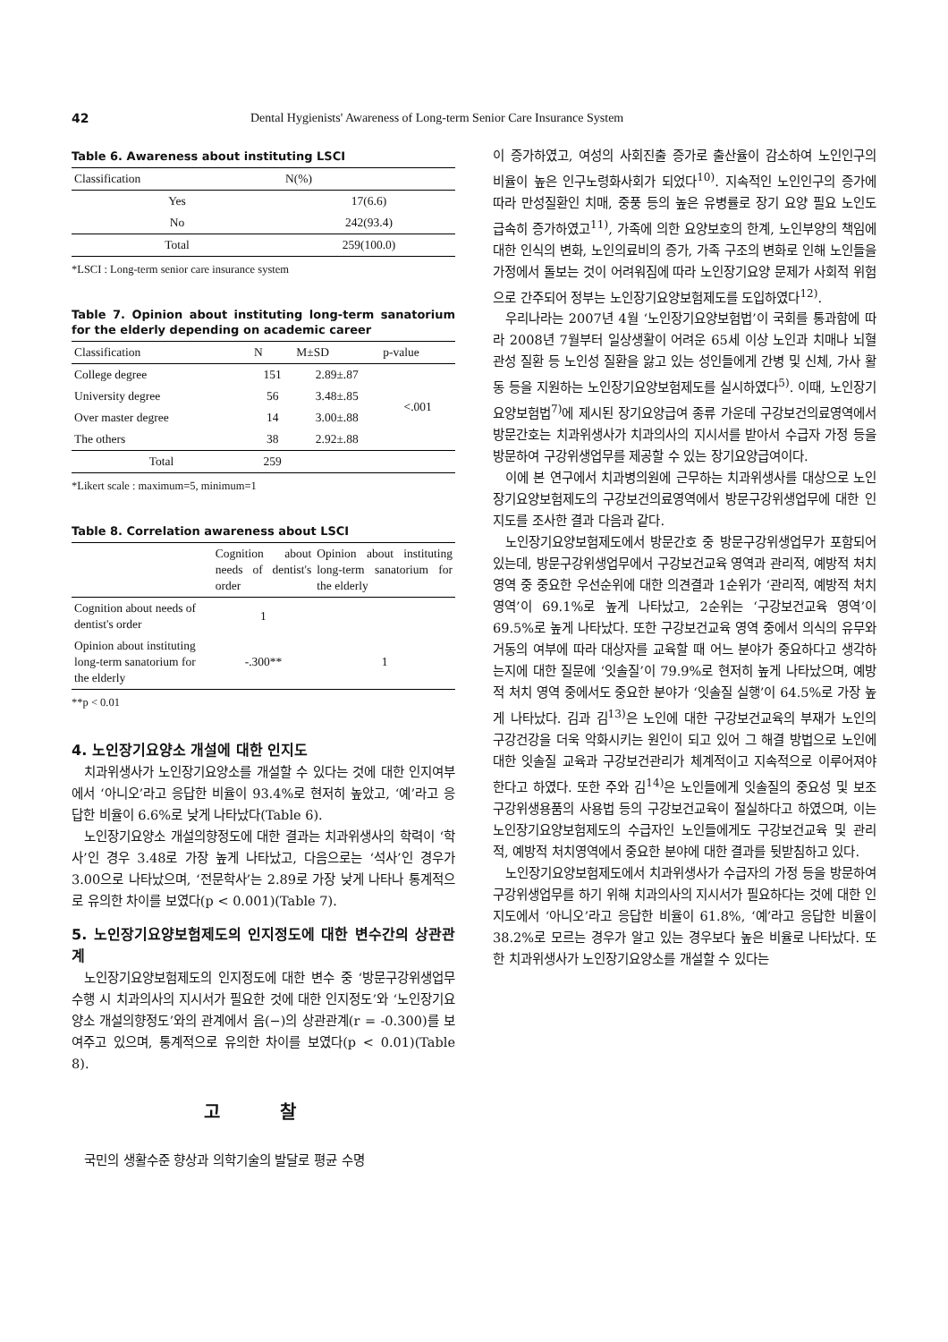42 Dental Hygienists' Awareness of Long-term Senior Care Insurance System
Table 6. Awareness about instituting LSCI
| Classification | N(%) |
| --- | --- |
| Yes | 17(6.6) |
| No | 242(93.4) |
| Total | 259(100.0) |
*LSCI : Long-term senior care insurance system
Table 7. Opinion about instituting long-term sanatorium for the elderly depending on academic career
| Classification | N | M±SD | p-value |
| --- | --- | --- | --- |
| College degree | 151 | 2.89±.87 | <.001 |
| University degree | 56 | 3.48±.85 | |
| Over master degree | 14 | 3.00±.88 | |
| The others | 38 | 2.92±.88 | |
| Total | 259 | | |
*Likert scale : maximum=5, minimum=1
Table 8. Correlation awareness about LSCI
| | Cognition about needs of dentist's order | Opinion about instituting long-term sanatorium for the elderly |
| --- | --- | --- |
| Cognition about needs of dentist's order | 1 | |
| Opinion about instituting long-term sanatorium for the elderly | -.300** | 1 |
**p < 0.01
4. 노인장기요양소 개설에 대한 인지도
치과위생사가 노인장기요양소를 개설할 수 있다는 것에 대한 인지여부에서 ‘아니오’라고 응답한 비율이 93.4%로 현저히 높았고, ‘예’라고 응답한 비율이 6.6%로 낮게 나타났다(Table 6).
노인장기요양소 개설의향정도에 대한 결과는 치과위생사의 학력이 ‘학사’인 경우 3.48로 가장 높게 나타났고, 다음으로는 ‘석사’인 경우가 3.00으로 나타났으며, ‘전문학사’는 2.89로 가장 낮게 나타나 통계적으로 유의한 차이를 보였다(p < 0.001)(Table 7).
5. 노인장기요양보험제도의 인지정도에 대한 변수간의 상관관계
노인장기요양보험제도의 인지정도에 대한 변수 중 ‘방문구강위생업무 수행 시 치과의사의 지시서가 필요한 것에 대한 인지정도’와 ‘노인장기요양소 개설의향정도’와의 관계에서 음(−)의 상관관계(r = -0.300)를 보여주고 있으며, 통계적으로 유의한 차이를 보였다(p < 0.01)(Table 8).
고 찰
국민의 생활수준 향상과 의학기술의 발달로 평균 수명
이 증가하였고, 여성의 사회진출 증가로 출산율이 감소하여 노인인구의 비율이 높은 인구노령화사회가 되었다<sup>10)</sup>. 지속적인 노인인구의 증가에 따라 만성질환인 치매, 중풍 등의 높은 유병률로 장기 요양 필요 노인도 급속히 증가하였고<sup>11)</sup>, 가족에 의한 요양보호의 한계, 노인부양의 책임에 대한 인식의 변화, 노인의료비의 증가, 가족 구조의 변화로 인해 노인들을 가정에서 돌보는 것이 어려워짐에 따라 노인장기요양 문제가 사회적 위험으로 간주되어 정부는 노인장기요양보험제도를 도입하였다<sup>12)</sup>.
우리나라는 2007년 4월 ‘노인장기요양보험법’이 국회를 통과함에 따라 2008년 7월부터 일상생활이 어려운 65세 이상 노인과 치매나 뇌혈관성 질환 등 노인성 질환을 앓고 있는 성인들에게 간병 및 신체, 가사 활동 등을 지원하는 노인장기요양보험제도를 실시하였다<sup>5)</sup>. 이때, 노인장기요양보험법<sup>7)</sup>에 제시된 장기요양급여 종류 가운데 구강보건의료영역에서 방문간호는 치과위생사가 치과의사의 지시서를 받아서 수급자 가정 등을 방문하여 구강위생업무를 제공할 수 있는 장기요양급여이다.
이에 본 연구에서 치과병의원에 근무하는 치과위생사를 대상으로 노인장기요양보험제도의 구강보건의료영역에서 방문구강위생업무에 대한 인지도를 조사한 결과 다음과 같다.
노인장기요양보험제도에서 방문간호 중 방문구강위생업무가 포함되어있는데, 방문구강위생업무에서 구강보건교육 영역과 관리적, 예방적 처치 영역 중 중요한 우선순위에 대한 의견결과 1순위가 ‘관리적, 예방적 처치 영역’이 69.1%로 높게 나타났고, 2순위는 ‘구강보건교육 영역’이 69.5%로 높게 나타났다. 또한 구강보건교육 영역 중에서 의식의 유무와 거동의 여부에 따라 대상자를 교육할 때 어느 분야가 중요하다고 생각하는지에 대한 질문에 ‘잇솔질’이 79.9%로 현저히 높게 나타났으며, 예방적 처치 영역 중에서도 중요한 분야가 ‘잇솔질 실행’이 64.5%로 가장 높게 나타났다. 김과 김<sup>13)</sup>은 노인에 대한 구강보건교육의 부재가 노인의 구강건강을 더욱 악화시키는 원인이 되고 있어 그 해결 방법으로 노인에 대한 잇솔질 교육과 구강보건관리가 체계적이고 지속적으로 이루어져야 한다고 하였다. 또한 주와 김<sup>14)</sup>은 노인들에게 잇솔질의 중요성 및 보조구강위생용품의 사용법 등의 구강보건교육이 절실하다고 하였으며, 이는 노인장기요양보험제도의 수급자인 노인들에게도 구강보건교육 및 관리적, 예방적 처치영역에서 중요한 분야에 대한 결과를 뒷받침하고 있다.
노인장기요양보험제도에서 치과위생사가 수급자의 가정 등을 방문하여 구강위생업무를 하기 위해 치과의사의 지시서가 필요하다는 것에 대한 인지도에서 ‘아니오’라고 응답한 비율이 61.8%, ‘예’라고 응답한 비율이 38.2%로 모르는 경우가 알고 있는 경우보다 높은 비율로 나타났다. 또한 치과위생사가 노인장기요양소를 개설할 수 있다는